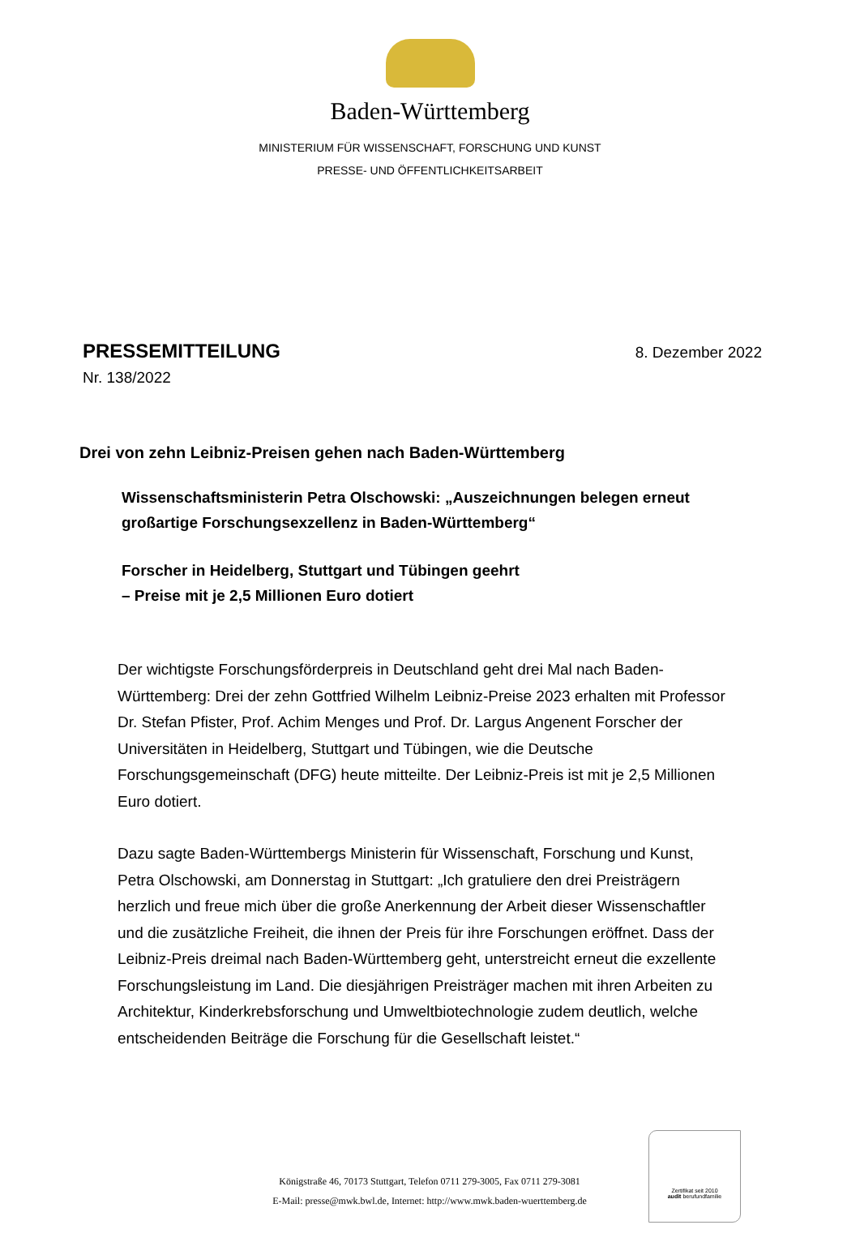Baden-Württemberg
MINISTERIUM FÜR WISSENSCHAFT, FORSCHUNG UND KUNST
PRESSE- UND ÖFFENTLICHKEITSARBEIT
PRESSEMITTEILUNG
8. Dezember 2022
Nr. 138/2022
Drei von zehn Leibniz-Preisen gehen nach Baden-Württemberg
Wissenschaftsministerin Petra Olschowski: „Auszeichnungen belegen erneut großartige Forschungsexzellenz in Baden-Württemberg“
Forscher in Heidelberg, Stuttgart und Tübingen geehrt
– Preise mit je 2,5 Millionen Euro dotiert
Der wichtigste Forschungsförderpreis in Deutschland geht drei Mal nach Baden-Württemberg: Drei der zehn Gottfried Wilhelm Leibniz-Preise 2023 erhalten mit Professor Dr. Stefan Pfister, Prof. Achim Menges und Prof. Dr. Largus Angenent Forscher der Universitäten in Heidelberg, Stuttgart und Tübingen, wie die Deutsche Forschungsgemeinschaft (DFG) heute mitteilte. Der Leibniz-Preis ist mit je 2,5 Millionen Euro dotiert.
Dazu sagte Baden-Württembergs Ministerin für Wissenschaft, Forschung und Kunst, Petra Olschowski, am Donnerstag in Stuttgart: „Ich gratuliere den drei Preisträgern herzlich und freue mich über die große Anerkennung der Arbeit dieser Wissenschaftler und die zusätzliche Freiheit, die ihnen der Preis für ihre Forschungen eröffnet. Dass der Leibniz-Preis dreimal nach Baden-Württemberg geht, unterstreicht erneut die exzellente Forschungsleistung im Land. Die diesjährigen Preisträger machen mit ihren Arbeiten zu Architektur, Kinderkrebsforschung und Umweltbiotechnologie zudem deutlich, welche entscheidenden Beiträge die Forschung für die Gesellschaft leistet.“
Königstraße 46, 70173 Stuttgart, Telefon 0711 279-3005, Fax 0711 279-3081
E-Mail: presse@mwk.bwl.de, Internet: http://www.mwk.baden-wuerttemberg.de
Zertifikat seit 2010
audit berufundfamilie